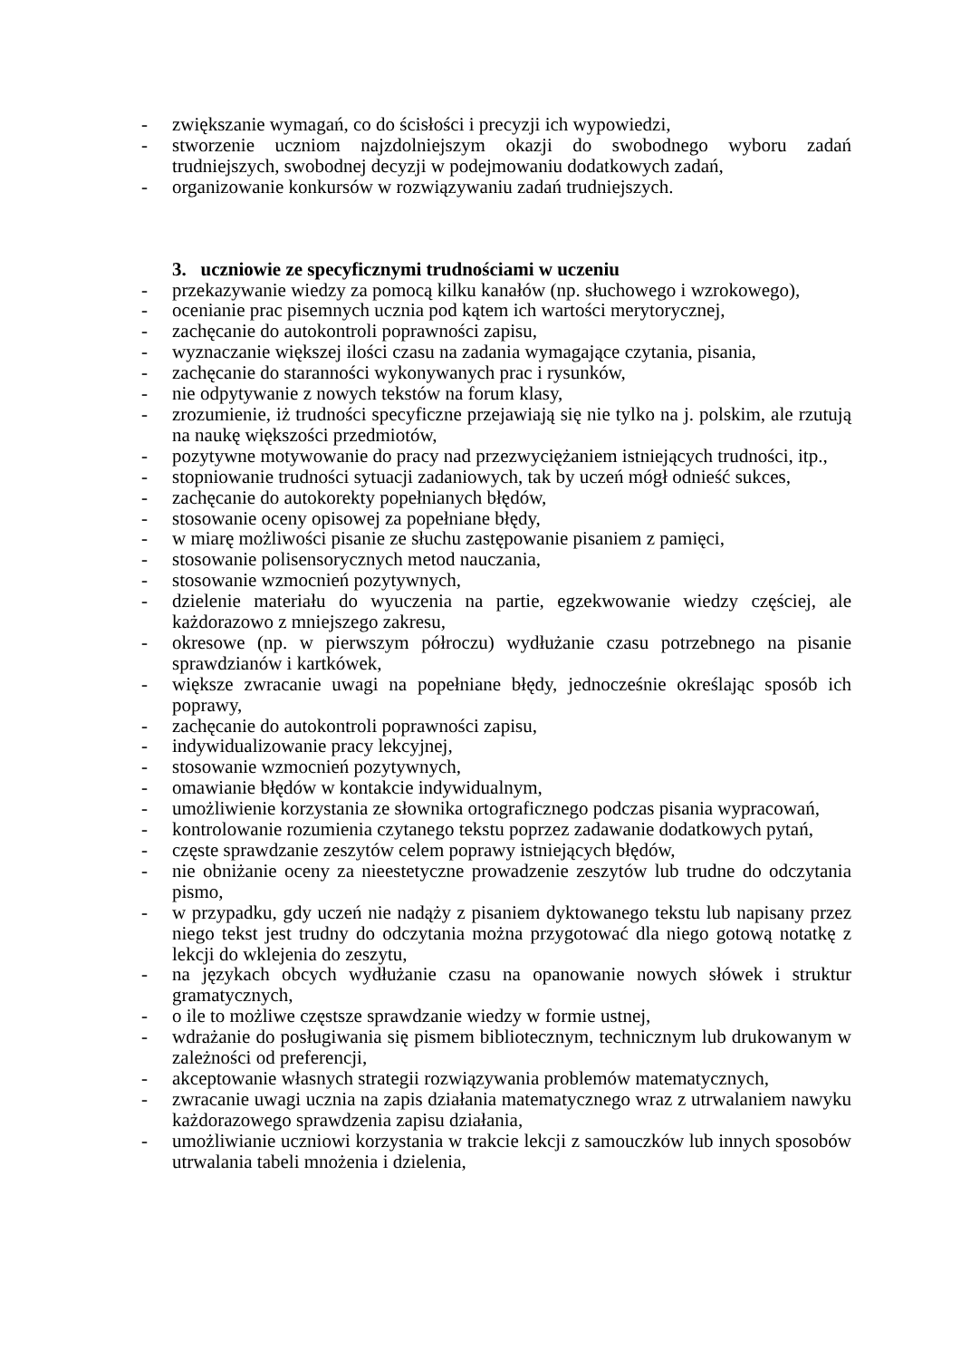- zwiększanie wymagań, co do ścisłości i precyzji ich wypowiedzi,
- stworzenie uczniom najzdolniejszym okazji do swobodnego wyboru zadań trudniejszych, swobodnej decyzji w podejmowaniu dodatkowych zadań,
- organizowanie konkursów w rozwiązywaniu zadań trudniejszych.
3. uczniowie ze specyficznymi trudnościami w uczeniu
- przekazywanie wiedzy za pomocą kilku kanałów (np. słuchowego i wzrokowego),
- ocenianie prac pisemnych ucznia pod kątem ich wartości merytorycznej,
- zachęcanie do autokontroli poprawności zapisu,
- wyznaczanie większej ilości czasu na zadania wymagające czytania, pisania,
- zachęcanie do staranności wykonywanych prac i rysunków,
- nie odpytywanie z nowych tekstów na forum klasy,
- zrozumienie, iż trudności specyficzne przejawiają się nie tylko na j. polskim, ale rzutują na naukę większości przedmiotów,
- pozytywne motywowanie do pracy nad przezwyciężaniem istniejących trudności, itp.,
- stopniowanie trudności sytuacji zadaniowych, tak by uczeń mógł odnieść sukces,
- zachęcanie do autokorekty popełnianych błędów,
- stosowanie oceny opisowej za popełniane błędy,
- w miarę możliwości pisanie ze słuchu zastępowanie pisaniem z pamięci,
- stosowanie polisensorycznych metod nauczania,
- stosowanie wzmocnień pozytywnych,
- dzielenie materiału do wyuczenia na partie, egzekwowanie wiedzy częściej, ale każdorazowo z mniejszego zakresu,
- okresowe (np. w pierwszym półroczu) wydłużanie czasu potrzebnego na pisanie sprawdzianów i kartkówek,
- większe zwracanie uwagi na popełniane błędy, jednocześnie określając sposób ich poprawy,
- zachęcanie do autokontroli poprawności zapisu,
- indywidualizowanie pracy lekcyjnej,
- stosowanie wzmocnień pozytywnych,
- omawianie błędów w kontakcie indywidualnym,
- umożliwienie korzystania ze słownika ortograficznego podczas pisania wypracowań,
- kontrolowanie rozumienia czytanego tekstu poprzez zadawanie dodatkowych pytań,
- częste sprawdzanie zeszytów celem poprawy istniejących błędów,
- nie obniżanie oceny za nieestetyczne prowadzenie zeszytów lub trudne do odczytania pismo,
- w przypadku, gdy uczeń nie nadąży z pisaniem dyktowanego tekstu lub napisany przez niego tekst jest trudny do odczytania można przygotować dla niego gotową notatkę z lekcji do wklejenia do zeszytu,
- na językach obcych wydłużanie czasu na opanowanie nowych słówek i struktur gramatycznych,
- o ile to możliwe częstsze sprawdzanie wiedzy w formie ustnej,
- wdrażanie do posługiwania się pismem bibliotecznym, technicznym lub drukowanym w zależności od preferencji,
- akceptowanie własnych strategii rozwiązywania problemów matematycznych,
- zwracanie uwagi ucznia na zapis działania matematycznego wraz z utrwalaniem nawyku każdorazowego sprawdzenia zapisu działania,
- umożliwianie uczniowi korzystania w trakcie lekcji z samouczków lub innych sposobów utrwalania tabeli mnożenia i dzielenia,